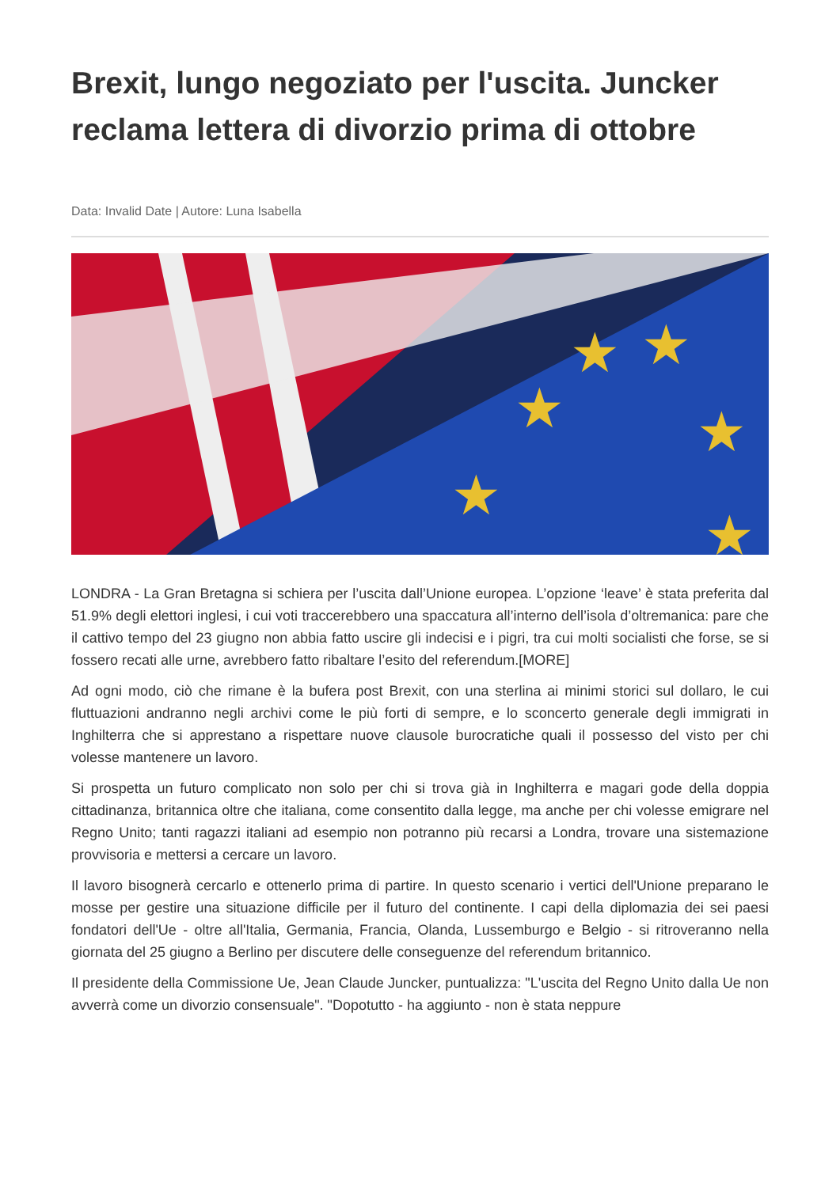Brexit, lungo negoziato per l'uscita. Juncker reclama lettera di divorzio prima di ottobre
Data: Invalid Date | Autore: Luna Isabella
★
★
★
★
★
★
LONDRA - La Gran Bretagna si schiera per l’uscita dall’Unione europea. L’opzione ‘leave’ è stata preferita dal 51.9% degli elettori inglesi, i cui voti traccerebbero una spaccatura all’interno dell’isola d’oltremanica: pare che il cattivo tempo del 23 giugno non abbia fatto uscire gli indecisi e i pigri, tra cui molti socialisti che forse, se si fossero recati alle urne, avrebbero fatto ribaltare l’esito del referendum.[MORE]
Ad ogni modo, ciò che rimane è la bufera post Brexit, con una sterlina ai minimi storici sul dollaro, le cui fluttuazioni andranno negli archivi come le più forti di sempre, e lo sconcerto generale degli immigrati in Inghilterra che si apprestano a rispettare nuove clausole burocratiche quali il possesso del visto per chi volesse mantenere un lavoro.
Si prospetta un futuro complicato non solo per chi si trova già in Inghilterra e magari gode della doppia cittadinanza, britannica oltre che italiana, come consentito dalla legge, ma anche per chi volesse emigrare nel Regno Unito; tanti ragazzi italiani ad esempio non potranno più recarsi a Londra, trovare una sistemazione provvisoria e mettersi a cercare un lavoro.
Il lavoro bisognerà cercarlo e ottenerlo prima di partire. In questo scenario i vertici dell'Unione preparano le mosse per gestire una situazione difficile per il futuro del continente. I capi della diplomazia dei sei paesi fondatori dell'Ue - oltre all'Italia, Germania, Francia, Olanda, Lussemburgo e Belgio - si ritroveranno nella giornata del 25 giugno a Berlino per discutere delle conseguenze del referendum britannico.
Il presidente della Commissione Ue, Jean Claude Juncker, puntualizza: "L'uscita del Regno Unito dalla Ue non avverrà come un divorzio consensuale". "Dopotutto - ha aggiunto - non è stata neppure